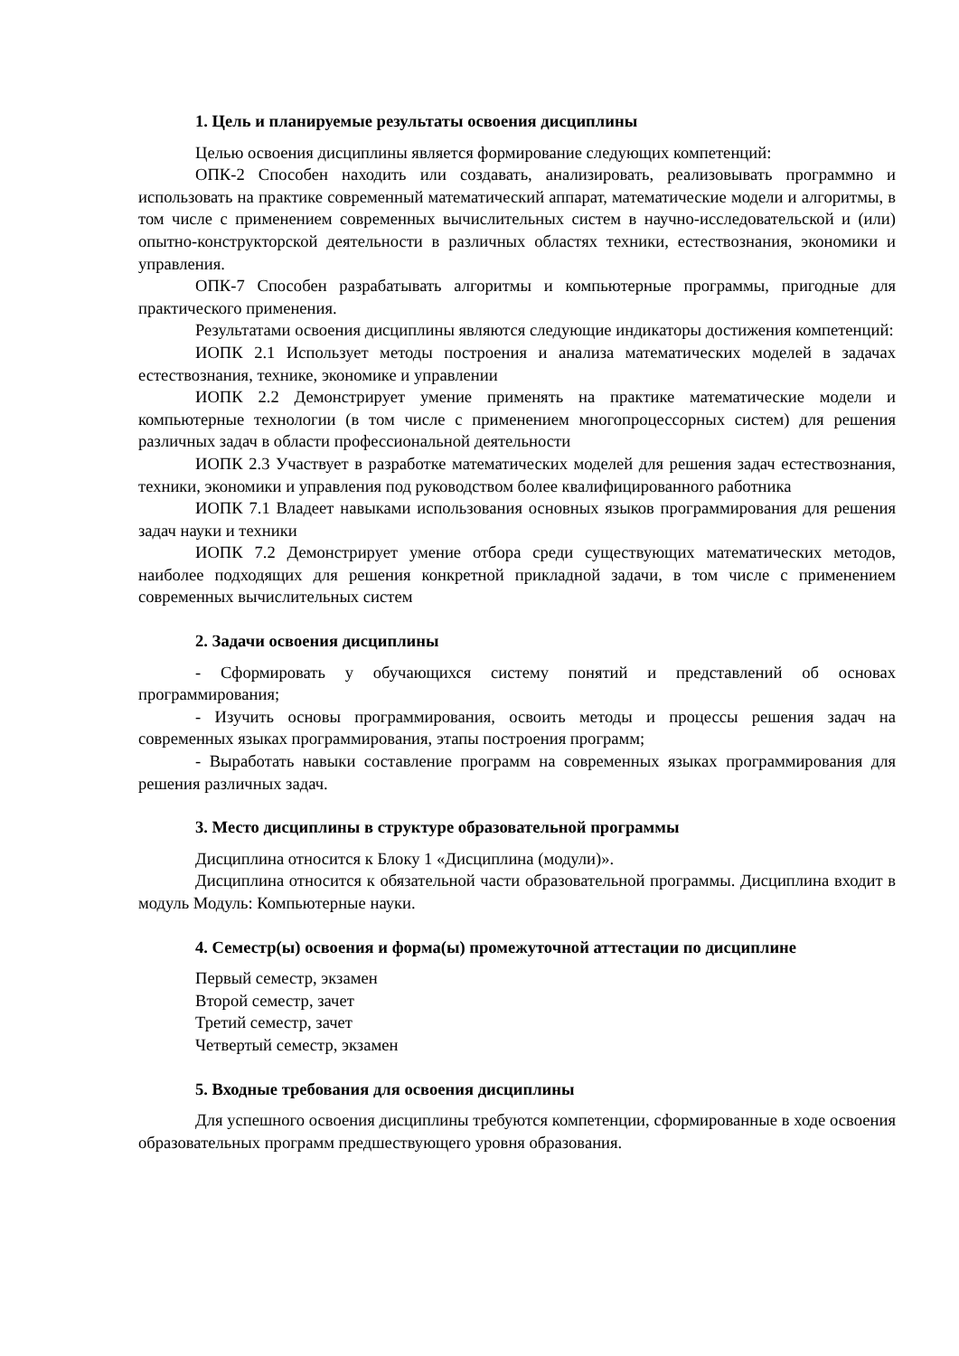1. Цель и планируемые результаты освоения дисциплины
Целью освоения дисциплины является формирование следующих компетенций:
ОПК-2 Способен находить или создавать, анализировать, реализовывать программно и использовать на практике современный математический аппарат, математические модели и алгоритмы, в том числе с применением современных вычислительных систем в научно-исследовательской и (или) опытно-конструкторской деятельности в различных областях техники, естествознания, экономики и управления.
ОПК-7 Способен разрабатывать алгоритмы и компьютерные программы, пригодные для практического применения.
Результатами освоения дисциплины являются следующие индикаторы достижения компетенций:
ИОПК 2.1 Использует методы построения и анализа математических моделей в задачах естествознания, технике, экономике и управлении
ИОПК 2.2 Демонстрирует умение применять на практике математические модели и компьютерные технологии (в том числе с применением многопроцессорных систем) для решения различных задач в области профессиональной деятельности
ИОПК 2.3 Участвует в разработке математических моделей для решения задач естествознания, техники, экономики и управления под руководством более квалифицированного работника
ИОПК 7.1 Владеет навыками использования основных языков программирования для решения задач науки и техники
ИОПК 7.2 Демонстрирует умение отбора среди существующих математических методов, наиболее подходящих для решения конкретной прикладной задачи, в том числе с применением современных вычислительных систем
2. Задачи освоения дисциплины
- Сформировать у обучающихся систему понятий и представлений об основах программирования;
- Изучить основы программирования, освоить методы и процессы решения задач на современных языках программирования, этапы построения программ;
- Выработать навыки составление программ на современных языках программирования для решения различных задач.
3. Место дисциплины в структуре образовательной программы
Дисциплина относится к Блоку 1 «Дисциплина (модули)».
Дисциплина относится к обязательной части образовательной программы. Дисциплина входит в модуль Модуль: Компьютерные науки.
4. Семестр(ы) освоения и форма(ы) промежуточной аттестации по дисциплине
Первый семестр, экзамен
Второй семестр, зачет
Третий семестр, зачет
Четвертый семестр, экзамен
5. Входные требования для освоения дисциплины
Для успешного освоения дисциплины требуются компетенции, сформированные в ходе освоения образовательных программ предшествующего уровня образования.